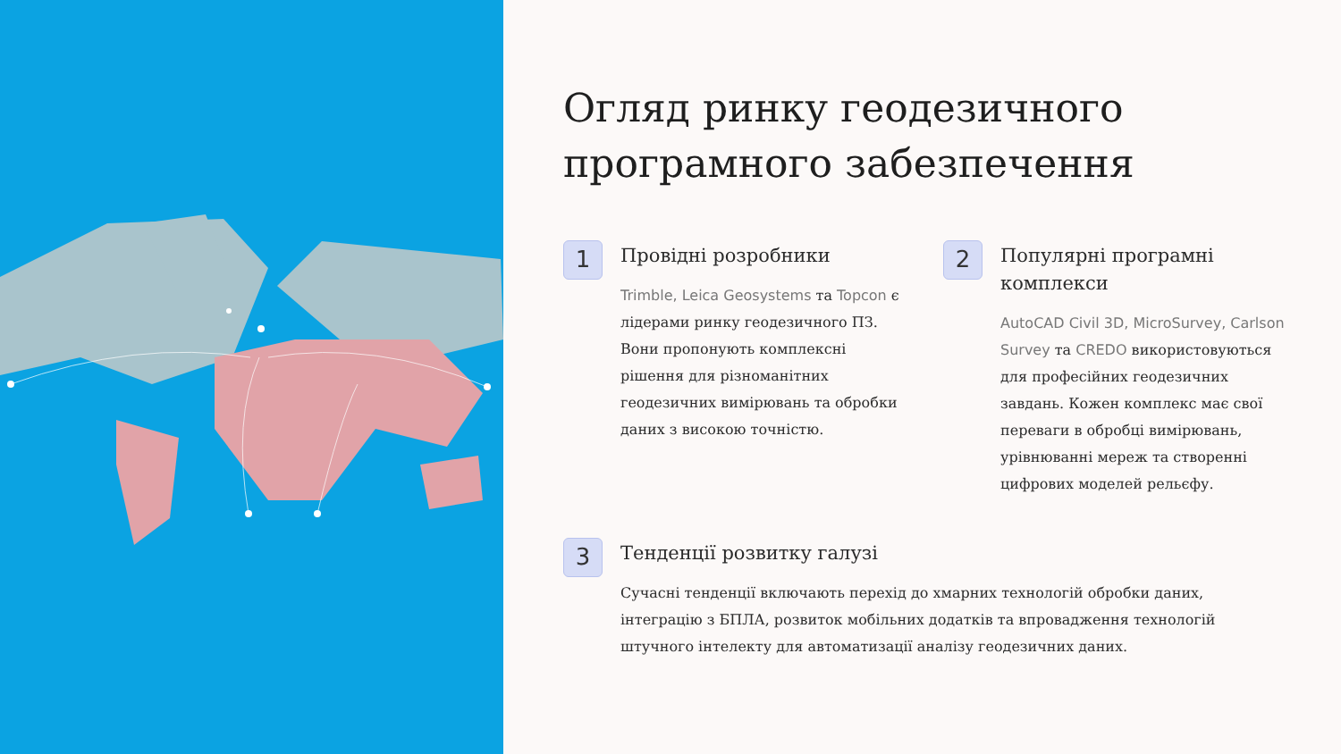Огляд ринку геодезичного програмного забезпечення
1
Провідні розробники
Trimble, Leica Geosystems та Topcon є лідерами ринку геодезичного ПЗ. Вони пропонують комплексні рішення для різноманітних геодезичних вимірювань та обробки даних з високою точністю.
2
Популярні програмні комплекси
AutoCAD Civil 3D, MicroSurvey, Carlson Survey та CREDO використовуються для професійних геодезичних завдань. Кожен комплекс має свої переваги в обробці вимірювань, урівнюванні мереж та створенні цифрових моделей рельєфу.
3
Тенденції розвитку галузі
Сучасні тенденції включають перехід до хмарних технологій обробки даних, інтеграцію з БПЛА, розвиток мобільних додатків та впровадження технологій штучного інтелекту для автоматизації аналізу геодезичних даних.